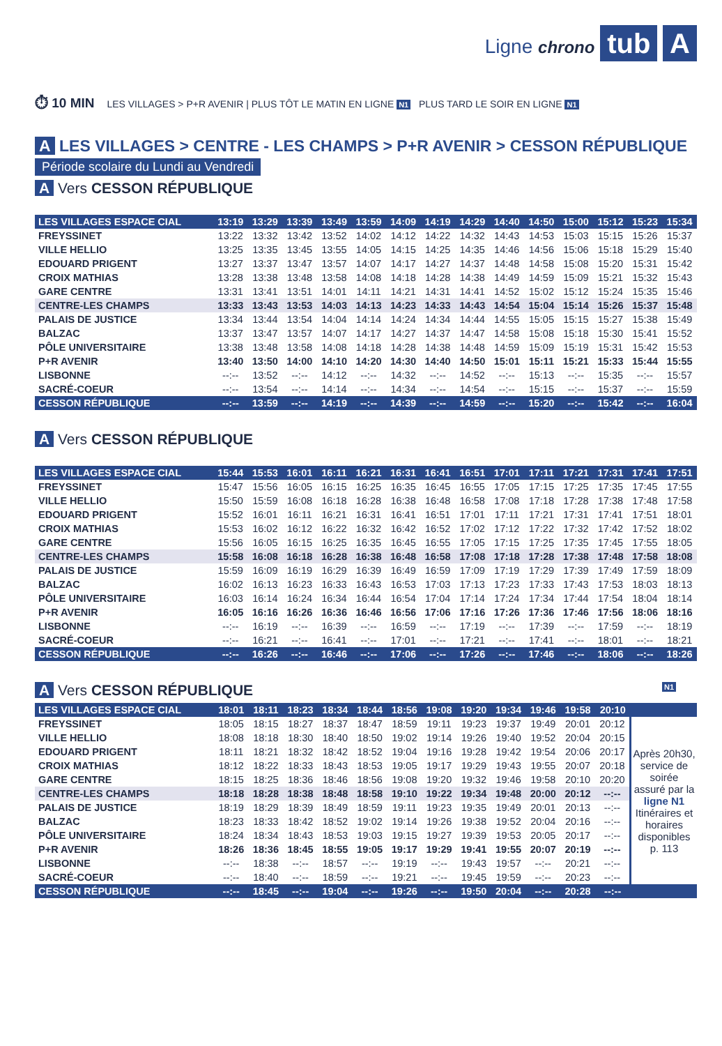Ligne chrono tub A
⏱ 10 MIN LES VILLAGES > P+R AVENIR | PLUS TÔT LE MATIN EN LIGNE N1 PLUS TARD LE SOIR EN LIGNE N1
A LES VILLAGES > CENTRE - LES CHAMPS > P+R AVENIR > CESSON RÉPUBLIQUE
Période scolaire du Lundi au Vendredi
A Vers CESSON RÉPUBLIQUE
| LES VILLAGES ESPACE CIAL | 13:19 | 13:29 | 13:39 | 13:49 | 13:59 | 14:09 | 14:19 | 14:29 | 14:40 | 14:50 | 15:00 | 15:12 | 15:23 | 15:34 |
| FREYSSINET | 13:22 | 13:32 | 13:42 | 13:52 | 14:02 | 14:12 | 14:22 | 14:32 | 14:43 | 14:53 | 15:03 | 15:15 | 15:26 | 15:37 |
| VILLE HELLIO | 13:25 | 13:35 | 13:45 | 13:55 | 14:05 | 14:15 | 14:25 | 14:35 | 14:46 | 14:56 | 15:06 | 15:18 | 15:29 | 15:40 |
| EDOUARD PRIGENT | 13:27 | 13:37 | 13:47 | 13:57 | 14:07 | 14:17 | 14:27 | 14:37 | 14:48 | 14:58 | 15:08 | 15:20 | 15:31 | 15:42 |
| CROIX MATHIAS | 13:28 | 13:38 | 13:48 | 13:58 | 14:08 | 14:18 | 14:28 | 14:38 | 14:49 | 14:59 | 15:09 | 15:21 | 15:32 | 15:43 |
| GARE CENTRE | 13:31 | 13:41 | 13:51 | 14:01 | 14:11 | 14:21 | 14:31 | 14:41 | 14:52 | 15:02 | 15:12 | 15:24 | 15:35 | 15:46 |
| CENTRE-LES CHAMPS | 13:33 | 13:43 | 13:53 | 14:03 | 14:13 | 14:23 | 14:33 | 14:43 | 14:54 | 15:04 | 15:14 | 15:26 | 15:37 | 15:48 |
| PALAIS DE JUSTICE | 13:34 | 13:44 | 13:54 | 14:04 | 14:14 | 14:24 | 14:34 | 14:44 | 14:55 | 15:05 | 15:15 | 15:27 | 15:38 | 15:49 |
| BALZAC | 13:37 | 13:47 | 13:57 | 14:07 | 14:17 | 14:27 | 14:37 | 14:47 | 14:58 | 15:08 | 15:18 | 15:30 | 15:41 | 15:52 |
| PÔLE UNIVERSITAIRE | 13:38 | 13:48 | 13:58 | 14:08 | 14:18 | 14:28 | 14:38 | 14:48 | 14:59 | 15:09 | 15:19 | 15:31 | 15:42 | 15:53 |
| P+R AVENIR | 13:40 | 13:50 | 14:00 | 14:10 | 14:20 | 14:30 | 14:40 | 14:50 | 15:01 | 15:11 | 15:21 | 15:33 | 15:44 | 15:55 |
| LISBONNE | --:-- | 13:52 | --:-- | 14:12 | --:-- | 14:32 | --:-- | 14:52 | --:-- | 15:13 | --:-- | 15:35 | --:-- | 15:57 |
| SACRÉ-COEUR | --:-- | 13:54 | --:-- | 14:14 | --:-- | 14:34 | --:-- | 14:54 | --:-- | 15:15 | --:-- | 15:37 | --:-- | 15:59 |
| CESSON RÉPUBLIQUE | --:-- | 13:59 | --:-- | 14:19 | --:-- | 14:39 | --:-- | 14:59 | --:-- | 15:20 | --:-- | 15:42 | --:-- | 16:04 |
A Vers CESSON RÉPUBLIQUE
| LES VILLAGES ESPACE CIAL | 15:44 | 15:53 | 16:01 | 16:11 | 16:21 | 16:31 | 16:41 | 16:51 | 17:01 | 17:11 | 17:21 | 17:31 | 17:41 | 17:51 |
| FREYSSINET | 15:47 | 15:56 | 16:05 | 16:15 | 16:25 | 16:35 | 16:45 | 16:55 | 17:05 | 17:15 | 17:25 | 17:35 | 17:45 | 17:55 |
| VILLE HELLIO | 15:50 | 15:59 | 16:08 | 16:18 | 16:28 | 16:38 | 16:48 | 16:58 | 17:08 | 17:18 | 17:28 | 17:38 | 17:48 | 17:58 |
| EDOUARD PRIGENT | 15:52 | 16:01 | 16:11 | 16:21 | 16:31 | 16:41 | 16:51 | 17:01 | 17:11 | 17:21 | 17:31 | 17:41 | 17:51 | 18:01 |
| CROIX MATHIAS | 15:53 | 16:02 | 16:12 | 16:22 | 16:32 | 16:42 | 16:52 | 17:02 | 17:12 | 17:22 | 17:32 | 17:42 | 17:52 | 18:02 |
| GARE CENTRE | 15:56 | 16:05 | 16:15 | 16:25 | 16:35 | 16:45 | 16:55 | 17:05 | 17:15 | 17:25 | 17:35 | 17:45 | 17:55 | 18:05 |
| CENTRE-LES CHAMPS | 15:58 | 16:08 | 16:18 | 16:28 | 16:38 | 16:48 | 16:58 | 17:08 | 17:18 | 17:28 | 17:38 | 17:48 | 17:58 | 18:08 |
| PALAIS DE JUSTICE | 15:59 | 16:09 | 16:19 | 16:29 | 16:39 | 16:49 | 16:59 | 17:09 | 17:19 | 17:29 | 17:39 | 17:49 | 17:59 | 18:09 |
| BALZAC | 16:02 | 16:13 | 16:23 | 16:33 | 16:43 | 16:53 | 17:03 | 17:13 | 17:23 | 17:33 | 17:43 | 17:53 | 18:03 | 18:13 |
| PÔLE UNIVERSITAIRE | 16:03 | 16:14 | 16:24 | 16:34 | 16:44 | 16:54 | 17:04 | 17:14 | 17:24 | 17:34 | 17:44 | 17:54 | 18:04 | 18:14 |
| P+R AVENIR | 16:05 | 16:16 | 16:26 | 16:36 | 16:46 | 16:56 | 17:06 | 17:16 | 17:26 | 17:36 | 17:46 | 17:56 | 18:06 | 18:16 |
| LISBONNE | --:-- | 16:19 | --:-- | 16:39 | --:-- | 16:59 | --:-- | 17:19 | --:-- | 17:39 | --:-- | 17:59 | --:-- | 18:19 |
| SACRÉ-COEUR | --:-- | 16:21 | --:-- | 16:41 | --:-- | 17:01 | --:-- | 17:21 | --:-- | 17:41 | --:-- | 18:01 | --:-- | 18:21 |
| CESSON RÉPUBLIQUE | --:-- | 16:26 | --:-- | 16:46 | --:-- | 17:06 | --:-- | 17:26 | --:-- | 17:46 | --:-- | 18:06 | --:-- | 18:26 |
A Vers CESSON RÉPUBLIQUE N1
| LES VILLAGES ESPACE CIAL | 18:01 | 18:11 | 18:23 | 18:34 | 18:44 | 18:56 | 19:08 | 19:20 | 19:34 | 19:46 | 19:58 | 20:10 | |
| FREYSSINET | 18:05 | 18:15 | 18:27 | 18:37 | 18:47 | 18:59 | 19:11 | 19:23 | 19:37 | 19:49 | 20:01 | 20:12 | Après 20h30, service de soirée assuré par la ligne N1 Itinéraires et horaires disponibles p. 113 |
| VILLE HELLIO | 18:08 | 18:18 | 18:30 | 18:40 | 18:50 | 19:02 | 19:14 | 19:26 | 19:40 | 19:52 | 20:04 | 20:15 | |
| EDOUARD PRIGENT | 18:11 | 18:21 | 18:32 | 18:42 | 18:52 | 19:04 | 19:16 | 19:28 | 19:42 | 19:54 | 20:06 | 20:17 | |
| CROIX MATHIAS | 18:12 | 18:22 | 18:33 | 18:43 | 18:53 | 19:05 | 19:17 | 19:29 | 19:43 | 19:55 | 20:07 | 20:18 | |
| GARE CENTRE | 18:15 | 18:25 | 18:36 | 18:46 | 18:56 | 19:08 | 19:20 | 19:32 | 19:46 | 19:58 | 20:10 | 20:20 | |
| CENTRE-LES CHAMPS | 18:18 | 18:28 | 18:38 | 18:48 | 18:58 | 19:10 | 19:22 | 19:34 | 19:48 | 20:00 | 20:12 | --:-- | |
| PALAIS DE JUSTICE | 18:19 | 18:29 | 18:39 | 18:49 | 18:59 | 19:11 | 19:23 | 19:35 | 19:49 | 20:01 | 20:13 | --:-- | |
| BALZAC | 18:23 | 18:33 | 18:42 | 18:52 | 19:02 | 19:14 | 19:26 | 19:38 | 19:52 | 20:04 | 20:16 | --:-- | |
| PÔLE UNIVERSITAIRE | 18:24 | 18:34 | 18:43 | 18:53 | 19:03 | 19:15 | 19:27 | 19:39 | 19:53 | 20:05 | 20:17 | --:-- | |
| P+R AVENIR | 18:26 | 18:36 | 18:45 | 18:55 | 19:05 | 19:17 | 19:29 | 19:41 | 19:55 | 20:07 | 20:19 | --:-- | |
| LISBONNE | --:-- | 18:38 | --:-- | 18:57 | --:-- | 19:19 | --:-- | 19:43 | 19:57 | --:-- | 20:21 | --:-- | |
| SACRÉ-COEUR | --:-- | 18:40 | --:-- | 18:59 | --:-- | 19:21 | --:-- | 19:45 | 19:59 | --:-- | 20:23 | --:-- | |
| CESSON RÉPUBLIQUE | --:-- | 18:45 | --:-- | 19:04 | --:-- | 19:26 | --:-- | 19:50 | 20:04 | --:-- | 20:28 | --:-- | |